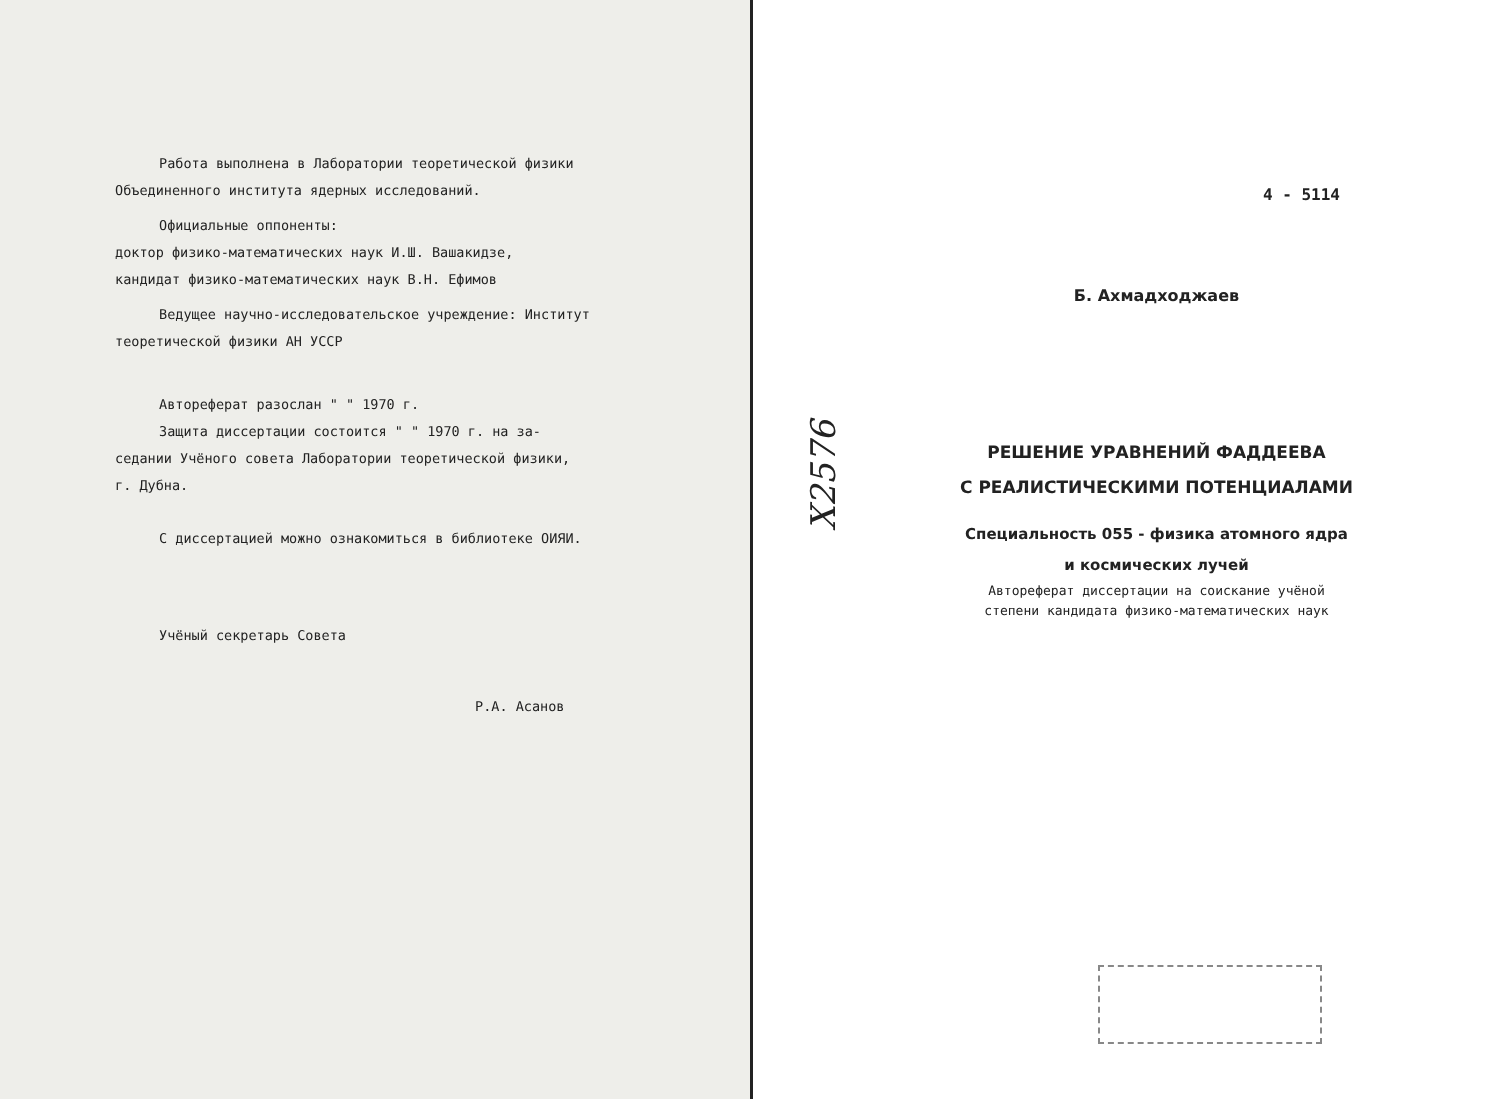Работа выполнена в Лаборатории теоретической физики
Объединенного института ядерных исследований.
Официальные оппоненты:
доктор физико-математических наук И.Ш. Вашакидзе,
кандидат физико-математических наук В.Н. Ефимов
Ведущее научно-исследовательское учреждение: Институт
теоретической физики АН УССР
Автореферат разослан " " 1970 г.
Защита диссертации состоится " " 1970 г. на за-
седании Учёного совета Лаборатории теоретической физики,
г. Дубна.
С диссертацией можно ознакомиться в библиотеке ОИЯИ.
Учёный секретарь Совета
Р.А. Асанов
4 - 5114
Б. Ахмадходжаев
X2576
РЕШЕНИЕ УРАВНЕНИЙ ФАДДЕЕВА
С РЕАЛИСТИЧЕСКИМИ ПОТЕНЦИАЛАМИ
Специальность 055 - физика атомного ядра
и космических лучей
Автореферат диссертации на соискание учёной
степени кандидата физико-математических наук